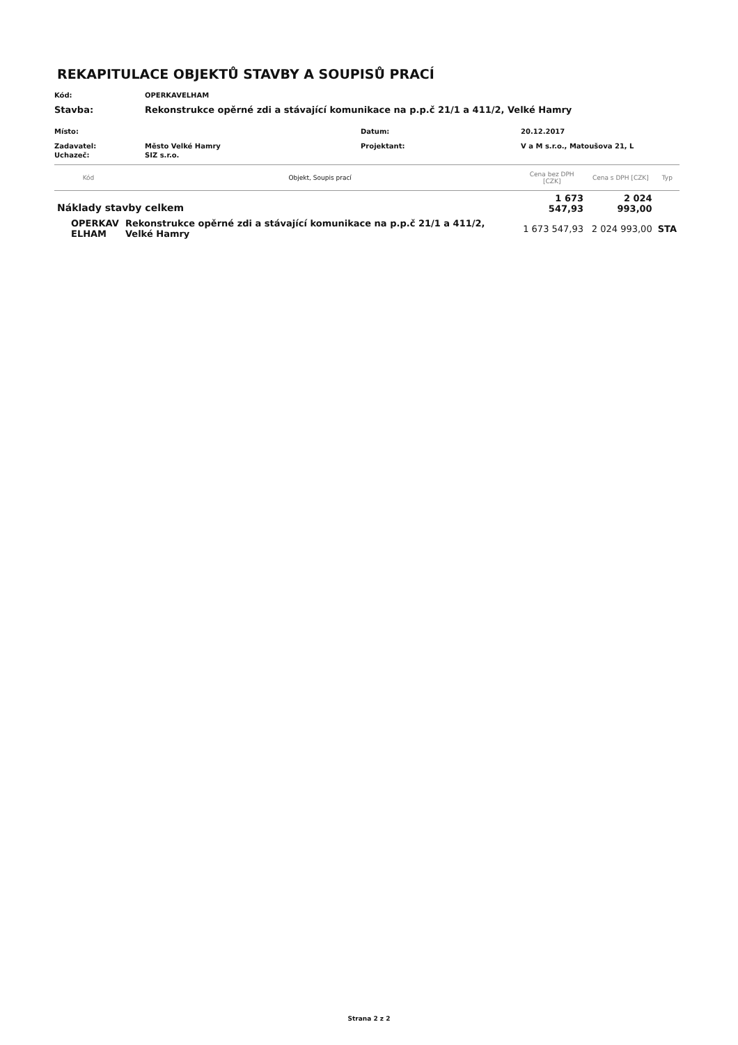REKAPITULACE OBJEKTŮ STAVBY A SOUPISŮ PRACÍ
Kód: OPERKAVELHAM
Stavba: Rekonstrukce opěrné zdi a stávající komunikace na p.p.č 21/1 a 411/2, Velké Hamry
Místo: Datum: 20.12.2017
Zadavatel: Město Velké Hamry Projektant: V a M s.r.o., Matoušova 21, L
Uchazeč: SIZ s.r.o.
| Kód | Objekt, Soupis prací | Cena bez DPH [CZK] | Cena s DPH [CZK] | Typ |
| --- | --- | --- | --- | --- |
| Náklady stavby celkem | | 1 673 547,93 | 2 024 993,00 | |
| OPERKAV ELHAM | Rekonstrukce opěrné zdi a stávající komunikace na p.p.č 21/1 a 411/2, Velké Hamry | 1 673 547,93 | 2 024 993,00 | STA |
Strana 2 z 2